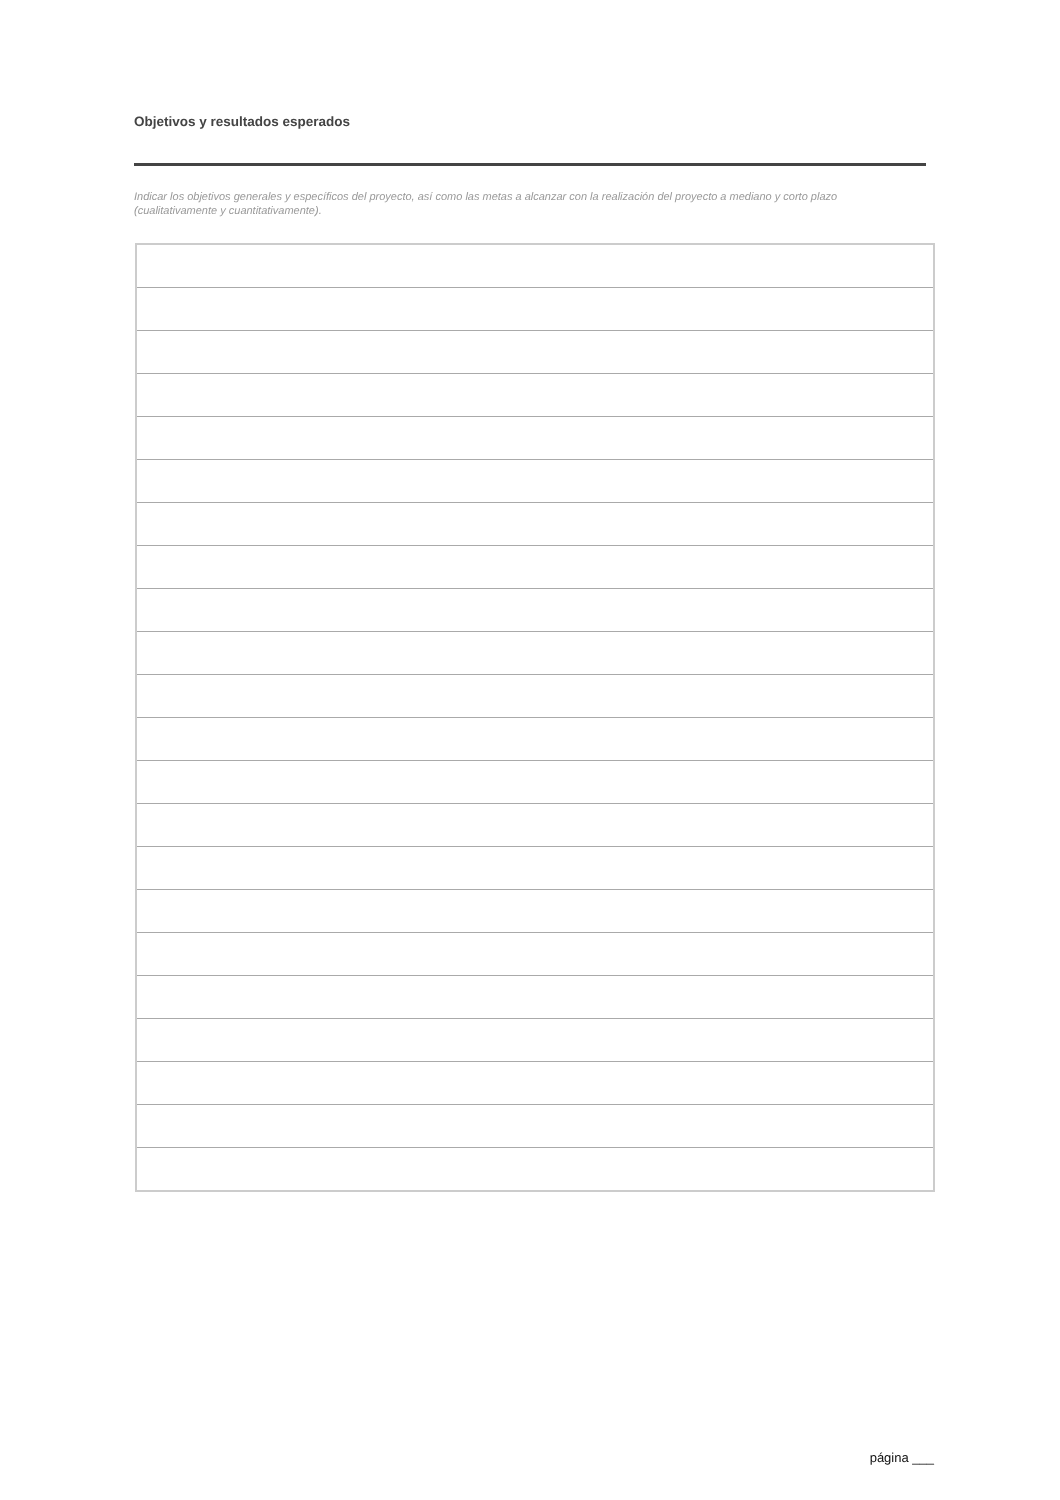Objetivos y resultados esperados
Indicar los objetivos generales y específicos del proyecto, así como las metas a alcanzar con la realización del proyecto a mediano y corto plazo (cualitativamente y cuantitativamente).
página ___